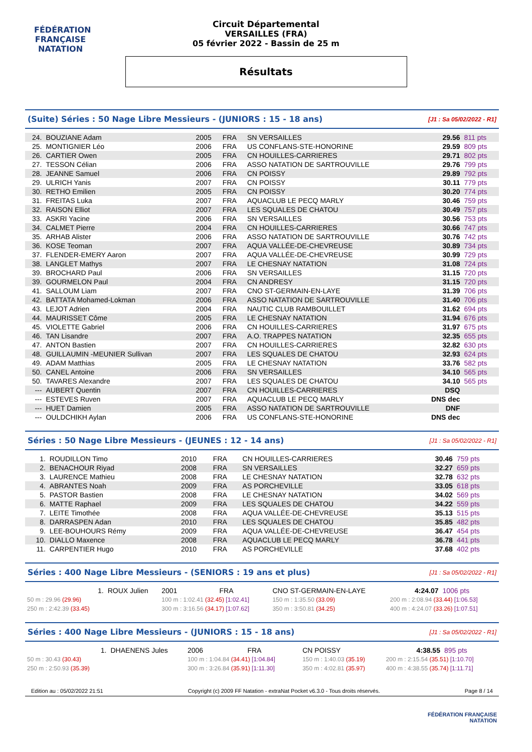FÉDÉRATION FRANÇAISE
NATATION
Circuit Départemental
VERSAILLES (FRA)
05 février 2022 - Bassin de 25 m
Résultats
(Suite) Séries : 50 Nage Libre Messieurs - (JUNIORS : 15 - 18 ans) [J1 : Sa 05/02/2022 - R1]
| 24. | BOUZIANE Adam | 2005 | FRA | SN VERSAILLES | 29.56 | 811 pts |
| 25. | MONTIGNIER Léo | 2006 | FRA | US CONFLANS-STE-HONORINE | 29.59 | 809 pts |
| 26. | CARTIER Owen | 2005 | FRA | CN HOUILLES-CARRIERES | 29.71 | 802 pts |
| 27. | TESSON Célian | 2006 | FRA | ASSO NATATION DE SARTROUVILLE | 29.76 | 799 pts |
| 28. | JEANNE Samuel | 2006 | FRA | CN POISSY | 29.89 | 792 pts |
| 29. | ULRICH Yanis | 2007 | FRA | CN POISSY | 30.11 | 779 pts |
| 30. | RETHO Emilien | 2005 | FRA | CN POISSY | 30.20 | 774 pts |
| 31. | FREITAS Luka | 2007 | FRA | AQUACLUB LE PECQ MARLY | 30.46 | 759 pts |
| 32. | RAISON Elliot | 2007 | FRA | LES SQUALES DE CHATOU | 30.49 | 757 pts |
| 33. | ASKRI Yacine | 2006 | FRA | SN VERSAILLES | 30.56 | 753 pts |
| 34. | CALMET Pierre | 2004 | FRA | CN HOUILLES-CARRIERES | 30.66 | 747 pts |
| 35. | ARHAB Alister | 2006 | FRA | ASSO NATATION DE SARTROUVILLE | 30.76 | 742 pts |
| 36. | KOSE Teoman | 2007 | FRA | AQUA VALLÉE-DE-CHEVREUSE | 30.89 | 734 pts |
| 37. | FLENDER-EMERY Aaron | 2007 | FRA | AQUA VALLÉE-DE-CHEVREUSE | 30.99 | 729 pts |
| 38. | LANGLET Mathys | 2007 | FRA | LE CHESNAY NATATION | 31.08 | 724 pts |
| 39. | BROCHARD Paul | 2006 | FRA | SN VERSAILLES | 31.15 | 720 pts |
| 39. | GOURMELON Paul | 2004 | FRA | CN ANDRESY | 31.15 | 720 pts |
| 41. | SALLOUM Liam | 2007 | FRA | CNO ST-GERMAIN-EN-LAYE | 31.39 | 706 pts |
| 42. | BATTATA Mohamed-Lokman | 2006 | FRA | ASSO NATATION DE SARTROUVILLE | 31.40 | 706 pts |
| 43. | LEJOT Adrien | 2004 | FRA | NAUTIC CLUB RAMBOUILLET | 31.62 | 694 pts |
| 44. | MAURISSET Côme | 2005 | FRA | LE CHESNAY NATATION | 31.94 | 676 pts |
| 45. | VIOLETTE Gabriel | 2006 | FRA | CN HOUILLES-CARRIERES | 31.97 | 675 pts |
| 46. | TAN Lisandre | 2007 | FRA | A.O. TRAPPES NATATION | 32.35 | 655 pts |
| 47. | ANTON Bastien | 2007 | FRA | CN HOUILLES-CARRIERES | 32.82 | 630 pts |
| 48. | GUILLAUMIN -MEUNIER Sullivan | 2007 | FRA | LES SQUALES DE CHATOU | 32.93 | 624 pts |
| 49. | ADAM Matthias | 2005 | FRA | LE CHESNAY NATATION | 33.76 | 582 pts |
| 50. | CANEL Antoine | 2006 | FRA | SN VERSAILLES | 34.10 | 565 pts |
| 50. | TAVARES Alexandre | 2007 | FRA | LES SQUALES DE CHATOU | 34.10 | 565 pts |
| --- | AUBERT Quentin | 2007 | FRA | CN HOUILLES-CARRIERES | DSQ | |
| --- | ESTEVES Ruven | 2007 | FRA | AQUACLUB LE PECQ MARLY | DNS dec | |
| --- | HUET Damien | 2005 | FRA | ASSO NATATION DE SARTROUVILLE | DNF | |
| --- | OULDCHIKH Aylan | 2006 | FRA | US CONFLANS-STE-HONORINE | DNS dec | |
Séries : 50 Nage Libre Messieurs - (JEUNES : 12 - 14 ans) [J1 : Sa 05/02/2022 - R1]
| 1. | ROUDILLON Timo | 2010 | FRA | CN HOUILLES-CARRIERES | 30.46 | 759 pts |
| 2. | BENACHOUR Riyad | 2008 | FRA | SN VERSAILLES | 32.27 | 659 pts |
| 3. | LAURENCE Mathieu | 2008 | FRA | LE CHESNAY NATATION | 32.78 | 632 pts |
| 4. | ABRANTES Noah | 2009 | FRA | AS PORCHEVILLE | 33.05 | 618 pts |
| 5. | PASTOR Bastien | 2008 | FRA | LE CHESNAY NATATION | 34.02 | 569 pts |
| 6. | MATTE Raphael | 2009 | FRA | LES SQUALES DE CHATOU | 34.22 | 559 pts |
| 7. | LEITE Timothée | 2008 | FRA | AQUA VALLÉE-DE-CHEVREUSE | 35.13 | 515 pts |
| 8. | DARRASPEN Adan | 2010 | FRA | LES SQUALES DE CHATOU | 35.85 | 482 pts |
| 9. | LEE-BOUHOURS Rémy | 2009 | FRA | AQUA VALLÉE-DE-CHEVREUSE | 36.47 | 454 pts |
| 10. | DIALLO Maxence | 2008 | FRA | AQUACLUB LE PECQ MARLY | 36.78 | 441 pts |
| 11. | CARPENTIER Hugo | 2010 | FRA | AS PORCHEVILLE | 37.68 | 402 pts |
Séries : 400 Nage Libre Messieurs - (SENIORS : 19 ans et plus) [J1 : Sa 05/02/2022 - R1]
| 1. | ROUX Julien | | 2001 | FRA | CNO ST-GERMAIN-EN-LAYE | | 4:24.07 | 1006 pts |
| 50 m : 29.96 (29.96) | | 100 m : 1:02.41 (32.45) [1:02.41] | | | 150 m : 1:35.50 (33.09) | 200 m : 2:08.94 (33.44) [1:06.53] | | |
| 250 m : 2:42.39 (33.45) | | 300 m : 3:16.56 (34.17) [1:07.62] | | | 350 m : 3:50.81 (34.25) | 400 m : 4:24.07 (33.26) [1:07.51] | | |
Séries : 400 Nage Libre Messieurs - (JUNIORS : 15 - 18 ans) [J1 : Sa 05/02/2022 - R1]
| 1. | DHAENENS Jules | | 2006 | FRA | CN POISSY | | 4:38.55 | 895 pts |
| 50 m : 30.43 (30.43) | | 100 m : 1:04.84 (34.41) [1:04.84] | | | 150 m : 1:40.03 (35.19) | 200 m : 2:15.54 (35.51) [1:10.70] | | |
| 250 m : 2:50.93 (35.39) | | 300 m : 3:26.84 (35.91) [1:11.30] | | | 350 m : 4:02.81 (35.97) | 400 m : 4:38.55 (35.74) [1:11.71] | | |
Edition au : 05/02/2022 21:51 Copyright (c) 2009 FF Natation - extraNat Pocket v6.3.0 - Tous droits réservés. Page 8 / 14
FÉDÉRATION FRANÇAISE
NATATION